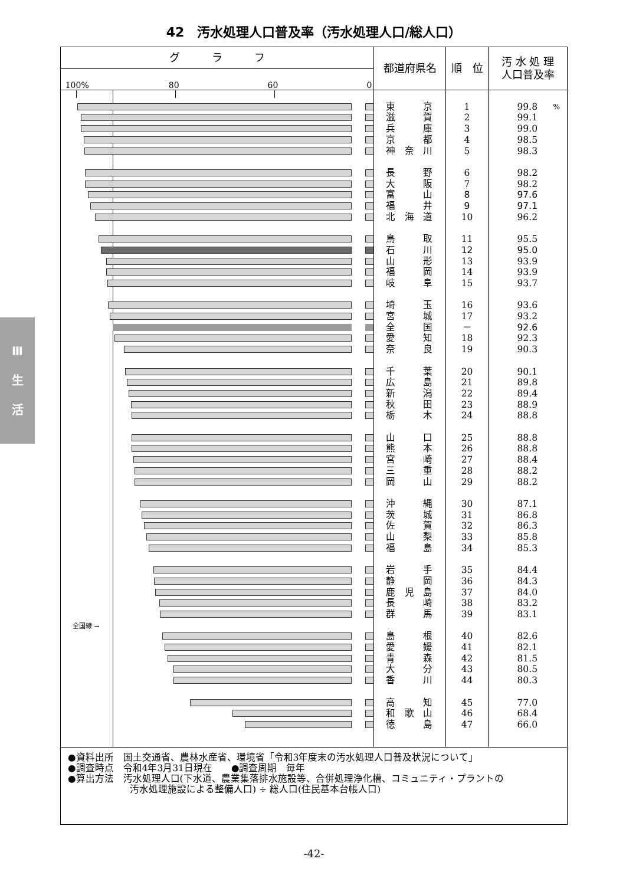42　汚水処理人口普及率（汚水処理人口/総人口）
| グ ラ フ | 都道府県名 | 順 位 | 汚 水 処 理 人口普及率 |
| --- | --- | --- | --- |
| 100% 80 60 0 | | | |
| | 東 京 | 1 | 99.8 % |
| | 滋 賀 | 2 | 99.1 |
| | 兵 庫 | 3 | 99.0 |
| | 京 都 | 4 | 98.5 |
| | 神 奈 川 | 5 | 98.3 |
| | 長 野 | 6 | 98.2 |
| | 大 阪 | 7 | 98.2 |
| | 富 山 | 8 | 97.6 |
| | 福 井 | 9 | 97.1 |
| | 北 海 道 | 10 | 96.2 |
| | 鳥 取 | 11 | 95.5 |
| | 石 川 | 12 | 95.0 |
| | 山 形 | 13 | 93.9 |
| | 福 岡 | 14 | 93.9 |
| | 岐 阜 | 15 | 93.7 |
| | 埼 玉 | 16 | 93.6 |
| | 宮 城 | 17 | 93.2 |
| | 全 国 | － | 92.6 |
| | 愛 知 | 18 | 92.3 |
| | 奈 良 | 19 | 90.3 |
| | 千 葉 | 20 | 90.1 |
| | 広 島 | 21 | 89.8 |
| | 新 潟 | 22 | 89.4 |
| | 秋 田 | 23 | 88.9 |
| | 栃 木 | 24 | 88.8 |
| | 山 口 | 25 | 88.8 |
| | 熊 本 | 26 | 88.8 |
| | 宮 崎 | 27 | 88.4 |
| | 三 重 | 28 | 88.2 |
| | 岡 山 | 29 | 88.2 |
| | 沖 縄 | 30 | 87.1 |
| | 茨 城 | 31 | 86.8 |
| | 佐 賀 | 32 | 86.3 |
| | 山 梨 | 33 | 85.8 |
| | 福 島 | 34 | 85.3 |
| | 岩 手 | 35 | 84.4 |
| | 静 岡 | 36 | 84.3 |
| | 鹿 児 島 | 37 | 84.0 |
| | 長 崎 | 38 | 83.2 |
| | 群 馬 | 39 | 83.1 |
| 全国線 → | | | |
| | 島 根 | 40 | 82.6 |
| | 愛 媛 | 41 | 82.1 |
| | 青 森 | 42 | 81.5 |
| | 大 分 | 43 | 80.5 |
| | 香 川 | 44 | 80.3 |
| | 高 知 | 45 | 77.0 |
| | 和 歌 山 | 46 | 68.4 |
| | 徳 島 | 47 | 66.0 |
●資料出所　国土交通省、農林水産省、環境省「令和3年度末の汚水処理人口普及状況について」
●調査時点　令和4年3月31日現在　　●調査周期　毎年
●算出方法　汚水処理人口(下水道、農業集落排水施設等、合併処理浄化槽、コミュニティ・プラントの
汚水処理施設による整備人口) ÷ 総人口(住民基本台帳人口)
-42-
Ⅲ
生
活